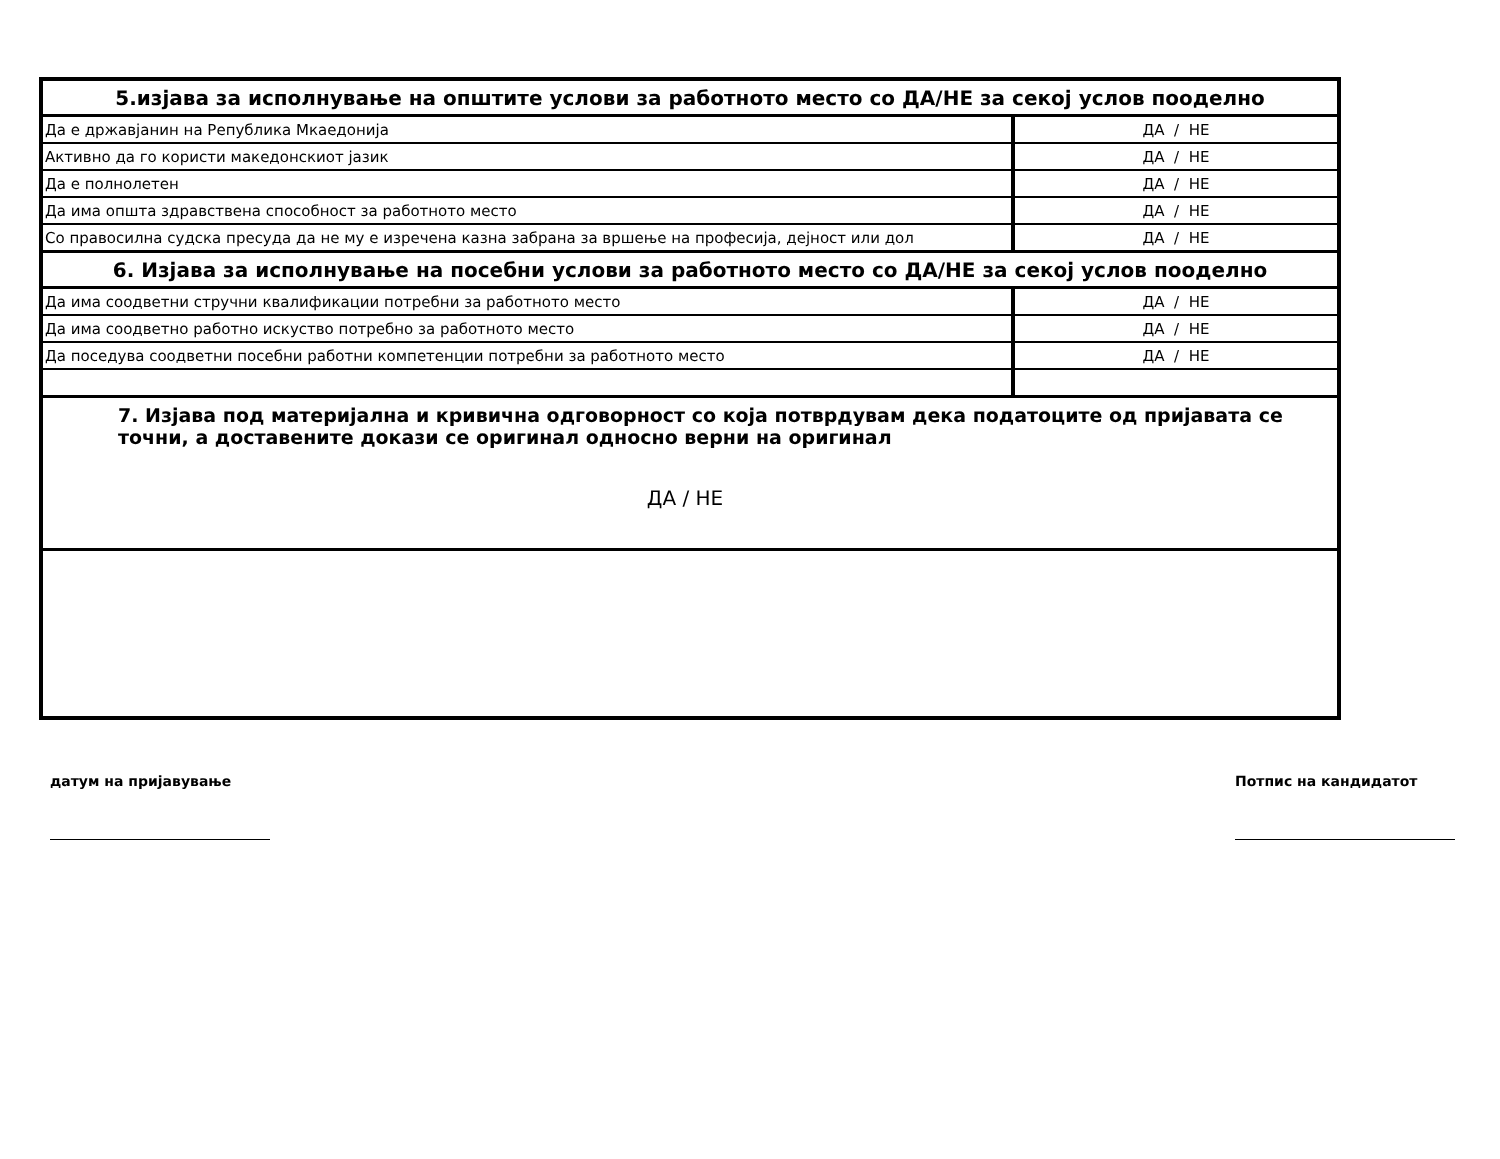| 5.изјава за исполнување на општите услови за работното место со ДА/НЕ за секој услов пооделно | |
| Да е државјанин на Република Мкаедонија | ДА / НЕ |
| Активно да го користи македонскиот јазик | ДА / НЕ |
| Да е полнолетен | ДА / НЕ |
| Да има општа здравствена способност за работното место | ДА / НЕ |
| Со правосилна судска пресуда да не му е изречена казна забрана за вршење на професија, дејност или дол | ДА / НЕ |
| 6. Изјава за исполнување на посебни услови за работното место со ДА/НЕ за секој услов пооделно | |
| Да има соодветни стручни квалификации потребни за работното место | ДА / НЕ |
| Да има соодветно работно искуство потребно за работното место | ДА / НЕ |
| Да поседува соодветни посебни работни компетенции потребни за работното место | ДА / НЕ |
| 7. Изјава под материјална и кривична одговорност со која потврдувам дека податоците од пријавата се точни, а доставените докази се оригинал односно верни на оригинал ДА / НЕ | |
датум на пријавување Потпис на кандидатот